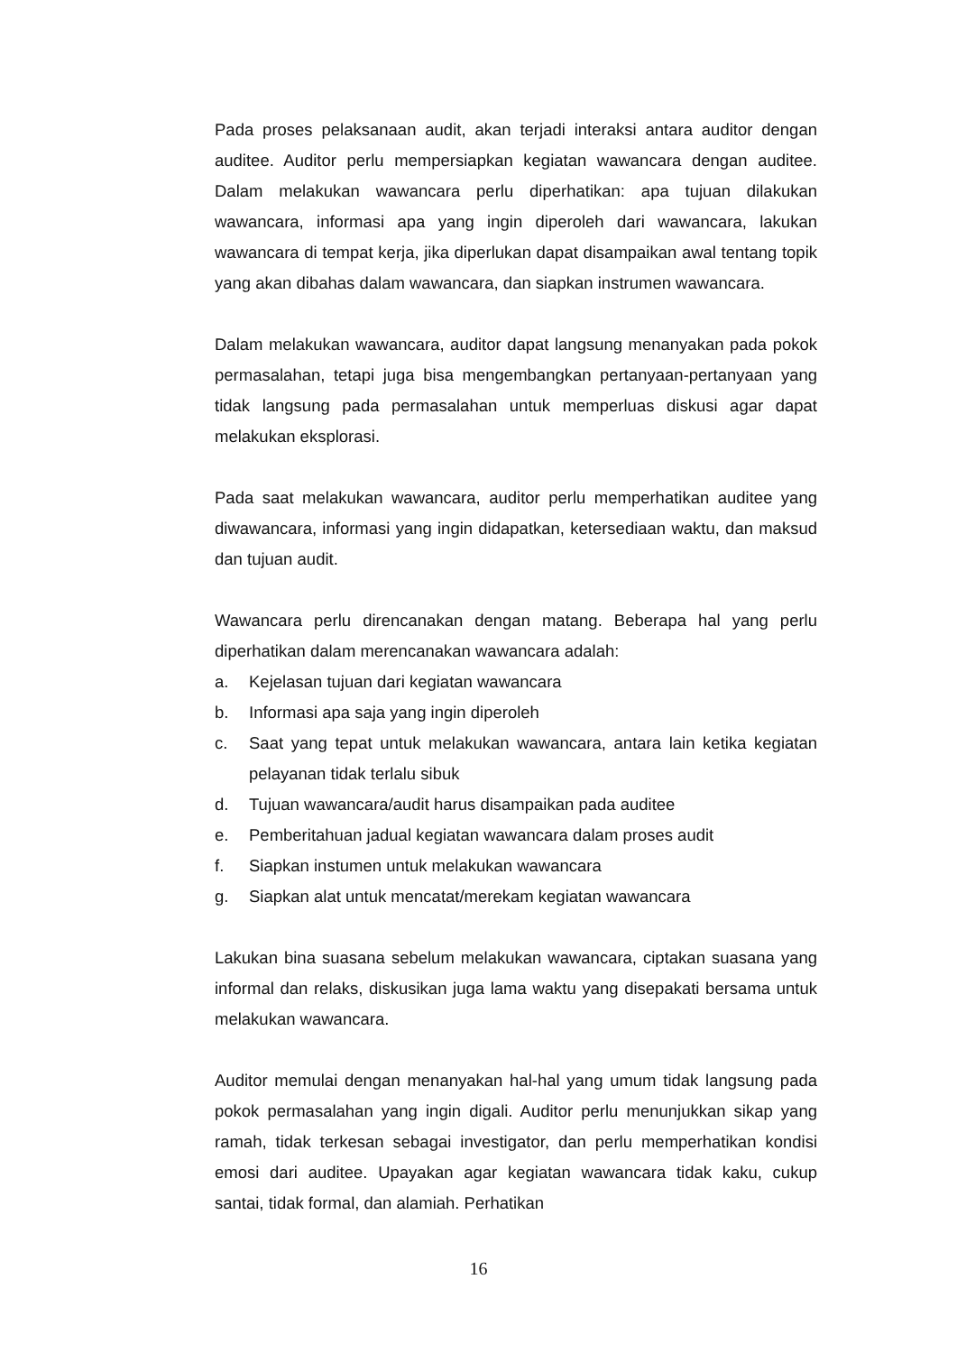Pada proses pelaksanaan audit, akan terjadi interaksi antara auditor dengan auditee. Auditor perlu mempersiapkan kegiatan wawancara dengan auditee. Dalam melakukan wawancara perlu diperhatikan: apa tujuan dilakukan wawancara, informasi apa yang ingin diperoleh dari wawancara, lakukan wawancara di tempat kerja, jika diperlukan dapat disampaikan awal tentang topik yang akan dibahas dalam wawancara, dan siapkan instrumen wawancara.
Dalam melakukan wawancara, auditor dapat langsung menanyakan pada pokok permasalahan, tetapi juga bisa mengembangkan pertanyaan-pertanyaan yang tidak langsung pada permasalahan untuk memperluas diskusi agar dapat melakukan eksplorasi.
Pada saat melakukan wawancara, auditor perlu memperhatikan auditee yang diwawancara, informasi yang ingin didapatkan, ketersediaan waktu, dan maksud dan tujuan audit.
Wawancara perlu direncanakan dengan matang. Beberapa hal yang perlu diperhatikan dalam merencanakan wawancara adalah:
a. Kejelasan tujuan dari kegiatan wawancara
b. Informasi apa saja yang ingin diperoleh
c. Saat yang tepat untuk melakukan wawancara, antara lain ketika kegiatan pelayanan tidak terlalu sibuk
d. Tujuan wawancara/audit harus disampaikan pada auditee
e. Pemberitahuan jadual kegiatan wawancara dalam proses audit
f. Siapkan instumen untuk melakukan wawancara
g. Siapkan alat untuk mencatat/merekam kegiatan wawancara
Lakukan bina suasana sebelum melakukan wawancara, ciptakan suasana yang informal dan relaks, diskusikan juga lama waktu yang disepakati bersama untuk melakukan wawancara.
Auditor memulai dengan menanyakan hal-hal yang umum tidak langsung pada pokok permasalahan yang ingin digali. Auditor perlu menunjukkan sikap yang ramah, tidak terkesan sebagai investigator, dan perlu memperhatikan kondisi emosi dari auditee. Upayakan agar kegiatan wawancara tidak kaku, cukup santai, tidak formal, dan alamiah. Perhatikan
16